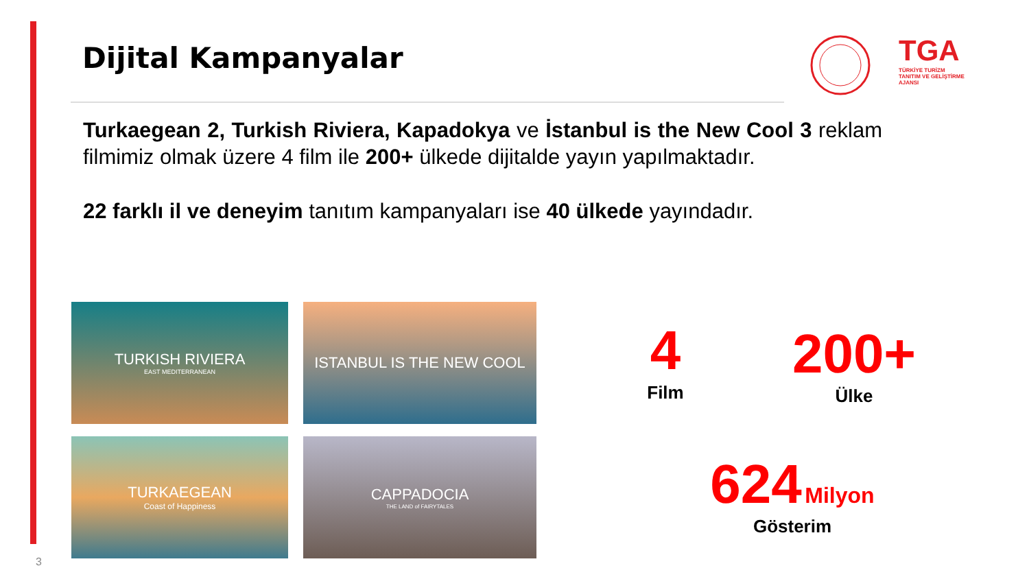Dijital Kampanyalar
TGA
TÜRKİYE TURİZM
TANITIM VE GELİŞTİRME
AJANSI
Turkaegean 2, Turkish Riviera, Kapadokya ve İstanbul is the New Cool 3 reklam filmimiz olmak üzere 4 film ile 200+ ülkede dijitalde yayın yapılmaktadır.
22 farklı il ve deneyim tanıtım kampanyaları ise 40 ülkede yayındadır.
TURKISH RIVIERA
EAST MEDITERRANEAN
ISTANBUL IS THE NEW COOL
TURKAEGEAN
Coast of Happiness
CAPPADOCIA
THE LAND of FAIRYTALES
4
Film
200+
Ülke
624 Milyon
Gösterim
3